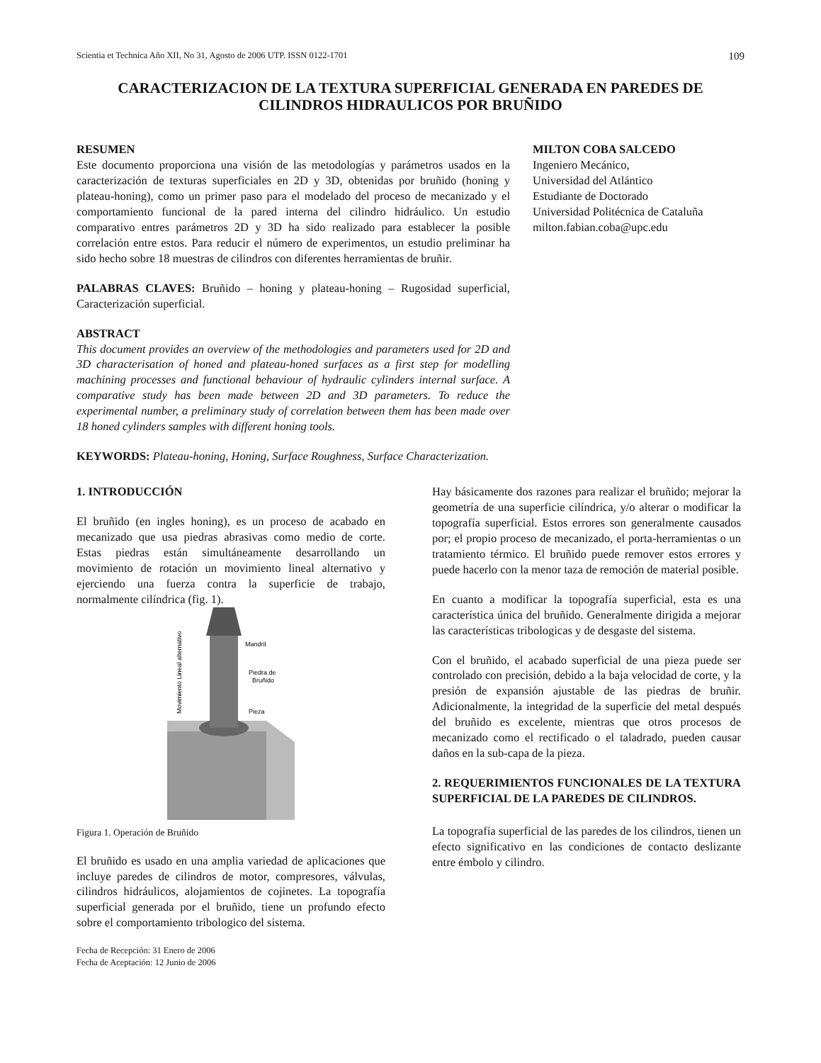Scientia et Technica Año XII, No 31, Agosto de 2006 UTP. ISSN 0122-1701 109
CARACTERIZACION DE LA TEXTURA SUPERFICIAL GENERADA EN PAREDES DE CILINDROS HIDRAULICOS POR BRUÑIDO
RESUMEN
Este documento proporciona una visión de las metodologías y parámetros usados en la caracterización de texturas superficiales en 2D y 3D, obtenidas por bruñido (honing y plateau-honing), como un primer paso para el modelado del proceso de mecanizado y el comportamiento funcional de la pared interna del cilindro hidráulico. Un estudio comparativo entres parámetros 2D y 3D ha sido realizado para establecer la posible correlación entre estos. Para reducir el número de experimentos, un estudio preliminar ha sido hecho sobre 18 muestras de cilindros con diferentes herramientas de bruñir.
PALABRAS CLAVES: Bruñido – honing y plateau-honing – Rugosidad superficial, Caracterización superficial.
ABSTRACT
This document provides an overview of the methodologies and parameters used for 2D and 3D characterisation of honed and plateau-honed surfaces as a first step for modelling machining processes and functional behaviour of hydraulic cylinders internal surface. A comparative study has been made between 2D and 3D parameters. To reduce the experimental number, a preliminary study of correlation between them has been made over 18 honed cylinders samples with different honing tools.
KEYWORDS: Plateau-honing, Honing, Surface Roughness, Surface Characterization.
MILTON COBA SALCEDO
Ingeniero Mecánico,
Universidad del Atlántico
Estudiante de Doctorado
Universidad Politécnica de Cataluña
milton.fabian.coba@upc.edu
1. INTRODUCCIÓN
El bruñido (en ingles honing), es un proceso de acabado en mecanizado que usa piedras abrasivas como medio de corte. Estas piedras están simultáneamente desarrollando un movimiento de rotación un movimiento lineal alternativo y ejerciendo una fuerza contra la superficie de trabajo, normalmente cilíndrica (fig. 1).
Mandril
Piedra de
Bruñido
Pieza
Movimiento Lineal alternativo
Figura 1. Operación de Bruñido
El bruñido es usado en una amplia variedad de aplicaciones que incluye paredes de cilindros de motor, compresores, válvulas, cilindros hidráulicos, alojamientos de cojinetes. La topografía superficial generada por el bruñido, tiene un profundo efecto sobre el comportamiento tribologico del sistema.
Fecha de Recepción: 31 Enero de 2006
Fecha de Aceptación: 12 Junio de 2006
Hay básicamente dos razones para realizar el bruñido; mejorar la geometría de una superficie cilíndrica, y/o alterar o modificar la topografía superficial. Estos errores son generalmente causados por; el propio proceso de mecanizado, el porta-herramientas o un tratamiento térmico. El bruñido puede remover estos errores y puede hacerlo con la menor taza de remoción de material posible.
En cuanto a modificar la topografía superficial, esta es una característica única del bruñido. Generalmente dirigida a mejorar las características tribologicas y de desgaste del sistema.
Con el bruñido, el acabado superficial de una pieza puede ser controlado con precisión, debido a la baja velocidad de corte, y la presión de expansión ajustable de las piedras de bruñir. Adicionalmente, la integridad de la superficie del metal después del bruñido es excelente, mientras que otros procesos de mecanizado como el rectificado o el taladrado, pueden causar daños en la sub-capa de la pieza.
2. REQUERIMIENTOS FUNCIONALES DE LA TEXTURA SUPERFICIAL DE LA PAREDES DE CILINDROS.
La topografía superficial de las paredes de los cilindros, tienen un efecto significativo en las condiciones de contacto deslizante entre émbolo y cilindro.